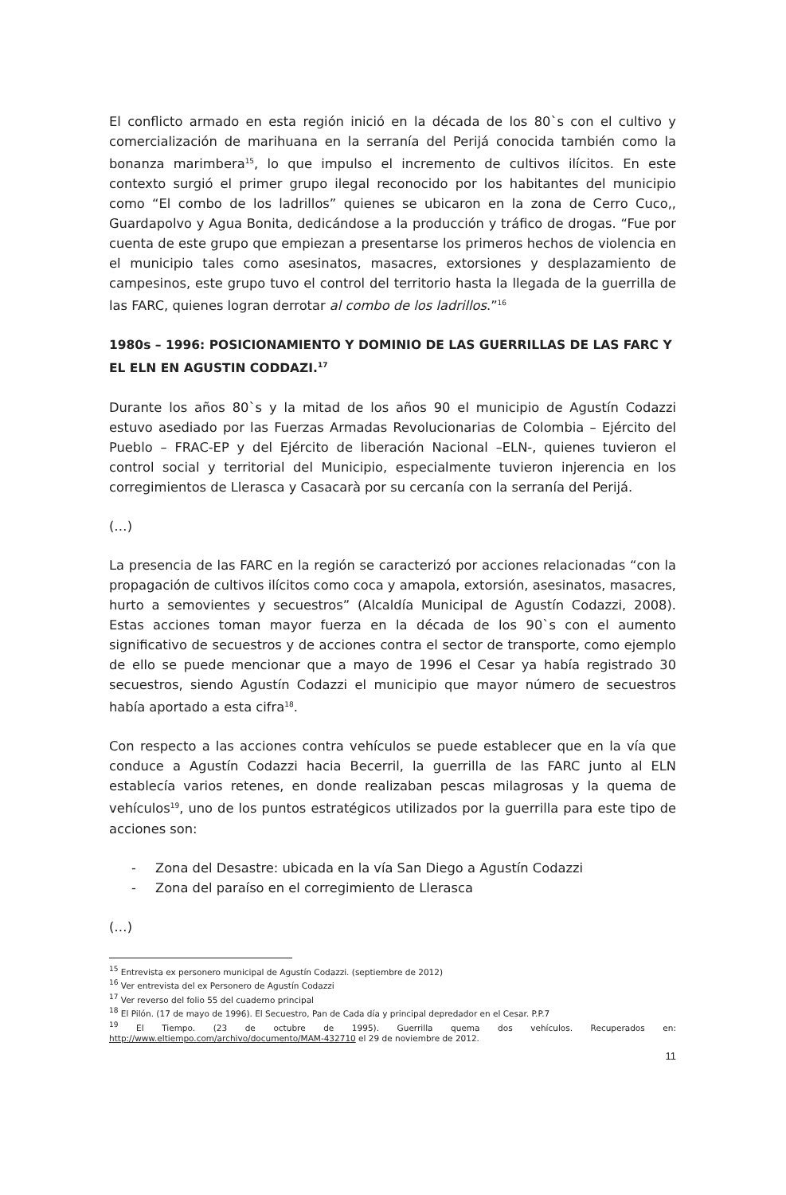El conflicto armado en esta región inició en la década de los 80`s con el cultivo y comercialización de marihuana en la serranía del Perijá conocida también como la bonanza marimbera<sup>15</sup>, lo que impulso el incremento de cultivos ilícitos. En este contexto surgió el primer grupo ilegal reconocido por los habitantes del municipio como “El combo de los ladrillos” quienes se ubicaron en la zona de Cerro Cuco,, Guardapolvo y Agua Bonita, dedicándose a la producción y tráfico de drogas. “Fue por cuenta de este grupo que empiezan a presentarse los primeros hechos de violencia en el municipio tales como asesinatos, masacres, extorsiones y desplazamiento de campesinos, este grupo tuvo el control del territorio hasta la llegada de la guerrilla de las FARC, quienes logran derrotar al combo de los ladrillos.”<sup>16</sup>
1980s – 1996: POSICIONAMIENTO Y DOMINIO DE LAS GUERRILLAS DE LAS FARC Y EL ELN EN AGUSTIN CODDAZI.<sup>17</sup>
Durante los años 80`s y la mitad de los años 90 el municipio de Agustín Codazzi estuvo asediado por las Fuerzas Armadas Revolucionarias de Colombia – Ejército del Pueblo – FRAC-EP y del Ejército de liberación Nacional –ELN-, quienes tuvieron el control social y territorial del Municipio, especialmente tuvieron injerencia en los corregimientos de Llerasca y Casacarà por su cercanía con la serranía del Perijá.
(…)
La presencia de las FARC en la región se caracterizó por acciones relacionadas “con la propagación de cultivos ilícitos como coca y amapola, extorsión, asesinatos, masacres, hurto a semovientes y secuestros” (Alcaldía Municipal de Agustín Codazzi, 2008). Estas acciones toman mayor fuerza en la década de los 90`s con el aumento significativo de secuestros y de acciones contra el sector de transporte, como ejemplo de ello se puede mencionar que a mayo de 1996 el Cesar ya había registrado 30 secuestros, siendo Agustín Codazzi el municipio que mayor número de secuestros había aportado a esta cifra<sup>18</sup>.
Con respecto a las acciones contra vehículos se puede establecer que en la vía que conduce a Agustín Codazzi hacia Becerril, la guerrilla de las FARC junto al ELN establecía varios retenes, en donde realizaban pescas milagrosas y la quema de vehículos<sup>19</sup>, uno de los puntos estratégicos utilizados por la guerrilla para este tipo de acciones son:
- Zona del Desastre: ubicada en la vía San Diego a Agustín Codazzi
- Zona del paraíso en el corregimiento de Llerasca
(…)
<sup>15</sup> Entrevista ex personero municipal de Agustín Codazzi. (septiembre de 2012)
<sup>16</sup> Ver entrevista del ex Personero de Agustín Codazzi
<sup>17</sup> Ver reverso del folio 55 del cuaderno principal
<sup>18</sup> El Pilón. (17 de mayo de 1996). El Secuestro, Pan de Cada día y principal depredador en el Cesar. P.P.7
<sup>19</sup> El Tiempo. (23 de octubre de 1995). Guerrilla quema dos vehículos. Recuperados en: http://www.eltiempo.com/archivo/documento/MAM-432710 el 29 de noviembre de 2012.
11